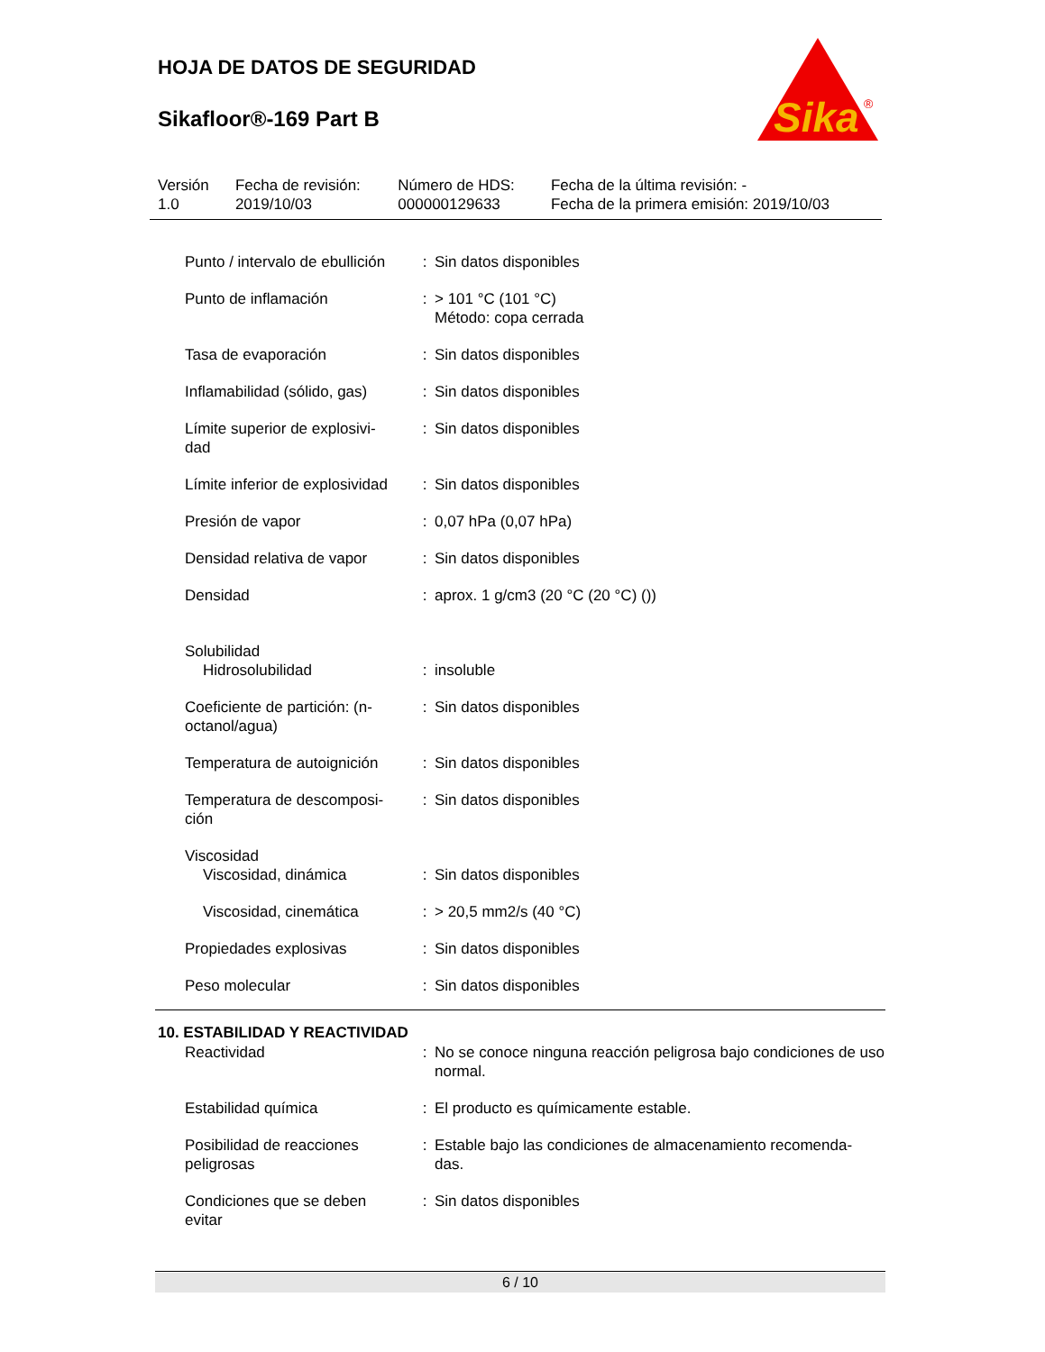HOJA DE DATOS DE SEGURIDAD
Sikafloor®-169 Part B
Sika
®
| Versión 1.0 | Fecha de revisión: 2019/10/03 | Número de HDS: 000000129633 | Fecha de la última revisión: - Fecha de la primera emisión: 2019/10/03 |
| Punto / intervalo de ebullición | : | Sin datos disponibles |
| Punto de inflamación | : | > 101 °C (101 °C) Método: copa cerrada |
| Tasa de evaporación | : | Sin datos disponibles |
| Inflamabilidad (sólido, gas) | : | Sin datos disponibles |
| Límite superior de explosivi- dad | : | Sin datos disponibles |
| Límite inferior de explosividad | : | Sin datos disponibles |
| Presión de vapor | : | 0,07 hPa (0,07 hPa) |
| Densidad relativa de vapor | : | Sin datos disponibles |
| Densidad | : | aprox. 1 g/cm3 (20 °C (20 °C) ()) |
| Solubilidad Hidrosolubilidad | : | insoluble |
| Coeficiente de partición: (n- octanol/agua) | : | Sin datos disponibles |
| Temperatura de autoignición | : | Sin datos disponibles |
| Temperatura de descomposi- ción | : | Sin datos disponibles |
| Viscosidad Viscosidad, dinámica | : | Sin datos disponibles |
| Viscosidad, cinemática | : | > 20,5 mm2/s (40 °C) |
| Propiedades explosivas | : | Sin datos disponibles |
| Peso molecular | : | Sin datos disponibles |
10. ESTABILIDAD Y REACTIVIDAD
| Reactividad | : | No se conoce ninguna reacción peligrosa bajo condiciones de uso normal. |
| Estabilidad química | : | El producto es químicamente estable. |
| Posibilidad de reacciones peligrosas | : | Estable bajo las condiciones de almacenamiento recomenda- das. |
| Condiciones que se deben evitar | : | Sin datos disponibles |
6 / 10